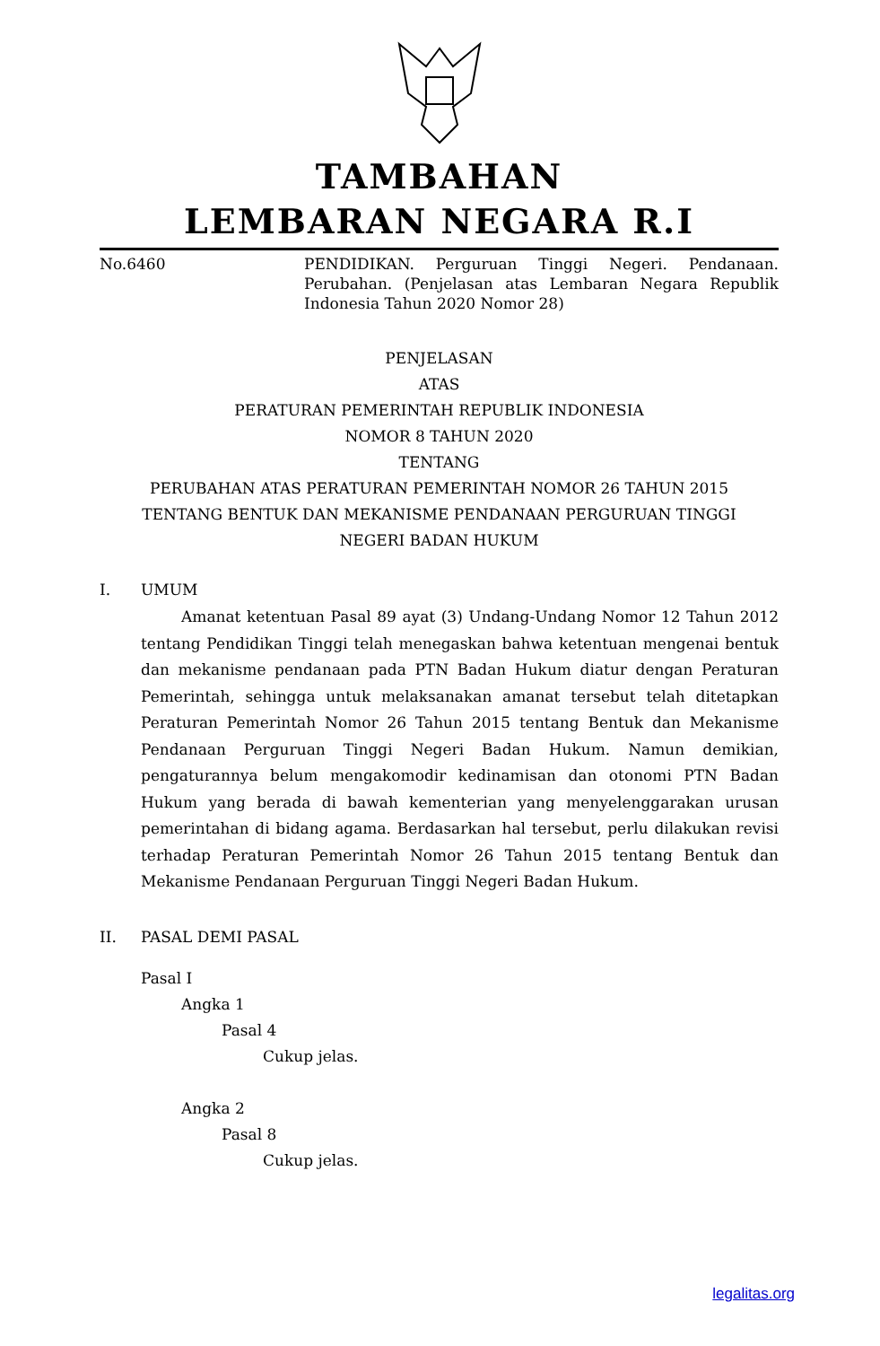TAMBAHAN
LEMBARAN NEGARA R.I
No.6460 PENDIDIKAN. Perguruan Tinggi Negeri. Pendanaan. Perubahan. (Penjelasan atas Lembaran Negara Republik Indonesia Tahun 2020 Nomor 28)
PENJELASAN
ATAS
PERATURAN PEMERINTAH REPUBLIK INDONESIA
NOMOR 8 TAHUN 2020
TENTANG
PERUBAHAN ATAS PERATURAN PEMERINTAH NOMOR 26 TAHUN 2015
TENTANG BENTUK DAN MEKANISME PENDANAAN PERGURUAN TINGGI
NEGERI BADAN HUKUM
I. UMUM
Amanat ketentuan Pasal 89 ayat (3) Undang-Undang Nomor 12 Tahun 2012 tentang Pendidikan Tinggi telah menegaskan bahwa ketentuan mengenai bentuk dan mekanisme pendanaan pada PTN Badan Hukum diatur dengan Peraturan Pemerintah, sehingga untuk melaksanakan amanat tersebut telah ditetapkan Peraturan Pemerintah Nomor 26 Tahun 2015 tentang Bentuk dan Mekanisme Pendanaan Perguruan Tinggi Negeri Badan Hukum. Namun demikian, pengaturannya belum mengakomodir kedinamisan dan otonomi PTN Badan Hukum yang berada di bawah kementerian yang menyelenggarakan urusan pemerintahan di bidang agama. Berdasarkan hal tersebut, perlu dilakukan revisi terhadap Peraturan Pemerintah Nomor 26 Tahun 2015 tentang Bentuk dan Mekanisme Pendanaan Perguruan Tinggi Negeri Badan Hukum.
II. PASAL DEMI PASAL
Pasal I
Angka 1
Pasal 4
Cukup jelas.
Angka 2
Pasal 8
Cukup jelas.
legalitas.org